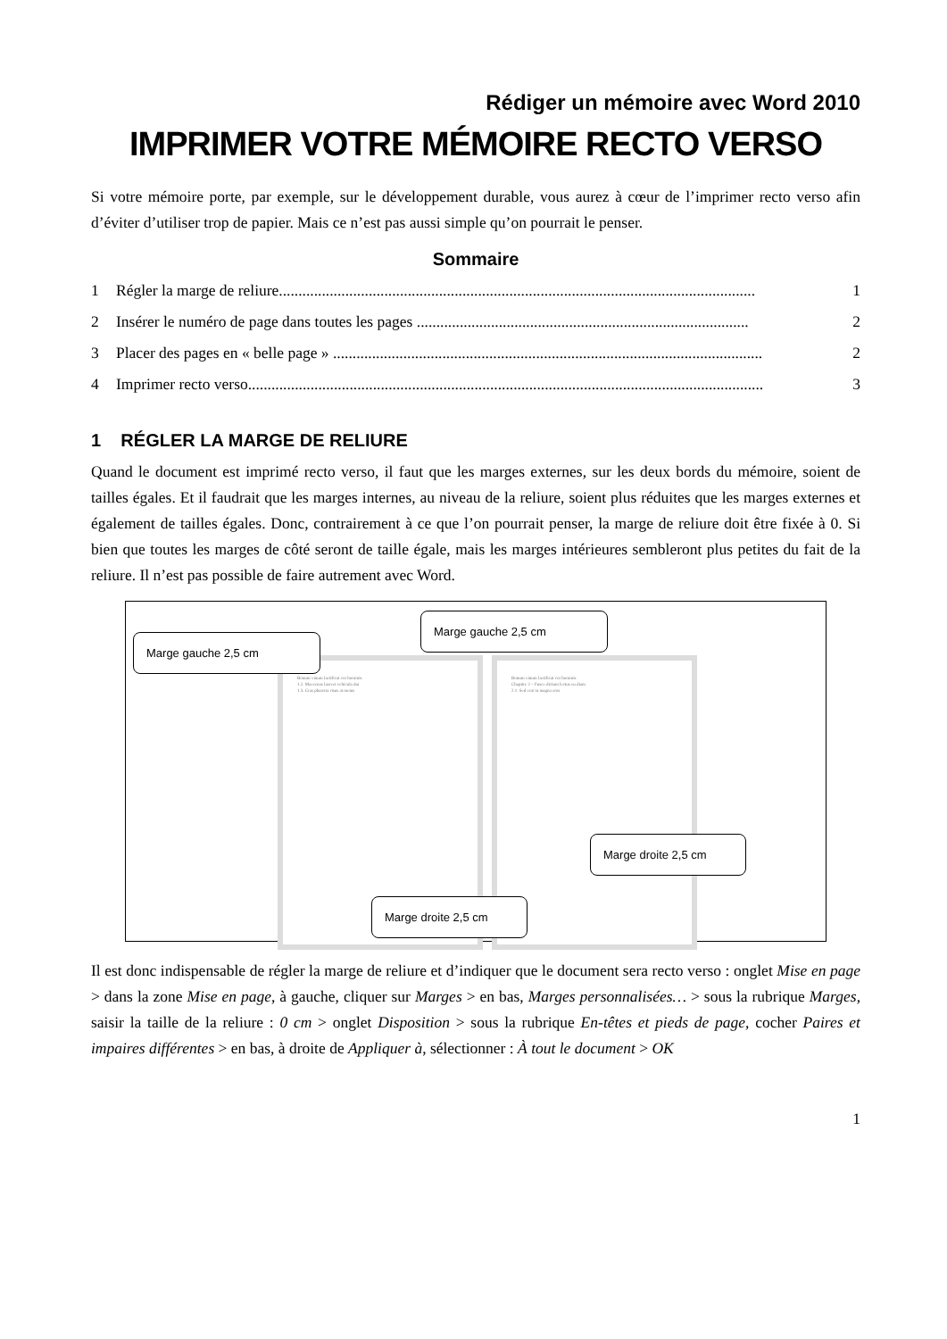Rédiger un mémoire avec Word 2010
IMPRIMER VOTRE MÉMOIRE RECTO VERSO
Si votre mémoire porte, par exemple, sur le développement durable, vous aurez à cœur de l’imprimer recto verso afin d’éviter d’utiliser trop de papier. Mais ce n’est pas aussi simple qu’on pourrait le penser.
Sommaire
1 Régler la marge de reliure.......................................................................................................................... 1
2 Insérer le numéro de page dans toutes les pages ..................................................................................... 2
3 Placer des pages en « belle page » .............................................................................................................. 2
4 Imprimer recto verso.................................................................................................................................... 3
1 RÉGLER LA MARGE DE RELIURE
Quand le document est imprimé recto verso, il faut que les marges externes, sur les deux bords du mémoire, soient de tailles égales. Et il faudrait que les marges internes, au niveau de la reliure, soient plus réduites que les marges externes et également de tailles égales. Donc, contrairement à ce que l’on pourrait penser, la marge de reliure doit être fixée à 0. Si bien que toutes les marges de côté seront de taille égale, mais les marges intérieures sembleront plus petites du fait de la reliure. Il n’est pas possible de faire autrement avec Word.
Bonum vinum laetificat cor hominis
1.2. Maecenas laoreet vehicula dui
1.3. Cras pharetra risus at metus
Bonum vinum laetificat cor hominis
Chapitre 2 – Fusce dictum lectus eu diam
2.1. Sed erat in magna eros
Marge gauche 2,5 cm
Marge gauche 2,5 cm
Marge droite 2,5 cm
Marge droite 2,5 cm
Il est donc indispensable de régler la marge de reliure et d’indiquer que le document sera recto verso : onglet Mise en page > dans la zone Mise en page, à gauche, cliquer sur Marges > en bas, Marges personnalisées… > sous la rubrique Marges, saisir la taille de la reliure : 0 cm > onglet Disposition > sous la rubrique En-têtes et pieds de page, cocher Paires et impaires différentes > en bas, à droite de Appliquer à, sélectionner : À tout le document > OK
1